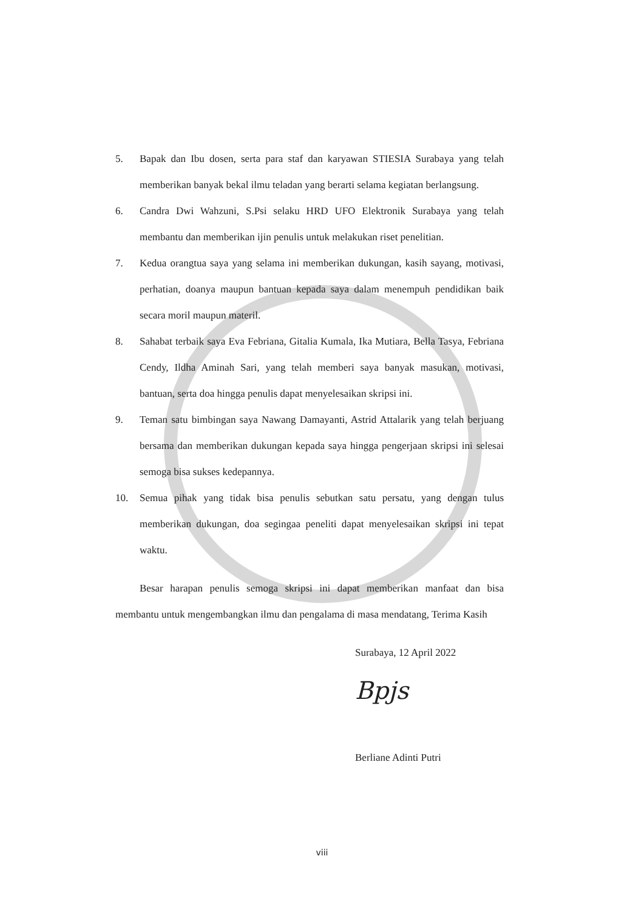5. Bapak dan Ibu dosen, serta para staf dan karyawan STIESIA Surabaya yang telah memberikan banyak bekal ilmu teladan yang berarti selama kegiatan berlangsung.
6. Candra Dwi Wahzuni, S.Psi selaku HRD UFO Elektronik Surabaya yang telah membantu dan memberikan ijin penulis untuk melakukan riset penelitian.
7. Kedua orangtua saya yang selama ini memberikan dukungan, kasih sayang, motivasi, perhatian, doanya maupun bantuan kepada saya dalam menempuh pendidikan baik secara moril maupun materil.
8. Sahabat terbaik saya Eva Febriana, Gitalia Kumala, Ika Mutiara, Bella Tasya, Febriana Cendy, Ildha Aminah Sari, yang telah memberi saya banyak masukan, motivasi, bantuan, serta doa hingga penulis dapat menyelesaikan skripsi ini.
9. Teman satu bimbingan saya Nawang Damayanti, Astrid Attalarik yang telah berjuang bersama dan memberikan dukungan kepada saya hingga pengerjaan skripsi ini selesai semoga bisa sukses kedepannya.
10. Semua pihak yang tidak bisa penulis sebutkan satu persatu, yang dengan tulus memberikan dukungan, doa segingaa peneliti dapat menyelesaikan skripsi ini tepat waktu.
Besar harapan penulis semoga skripsi ini dapat memberikan manfaat dan bisa membantu untuk mengembangkan ilmu dan pengalama di masa mendatang, Terima Kasih
Surabaya, 12 April 2022
Bpjs
Berliane Adinti Putri
viii